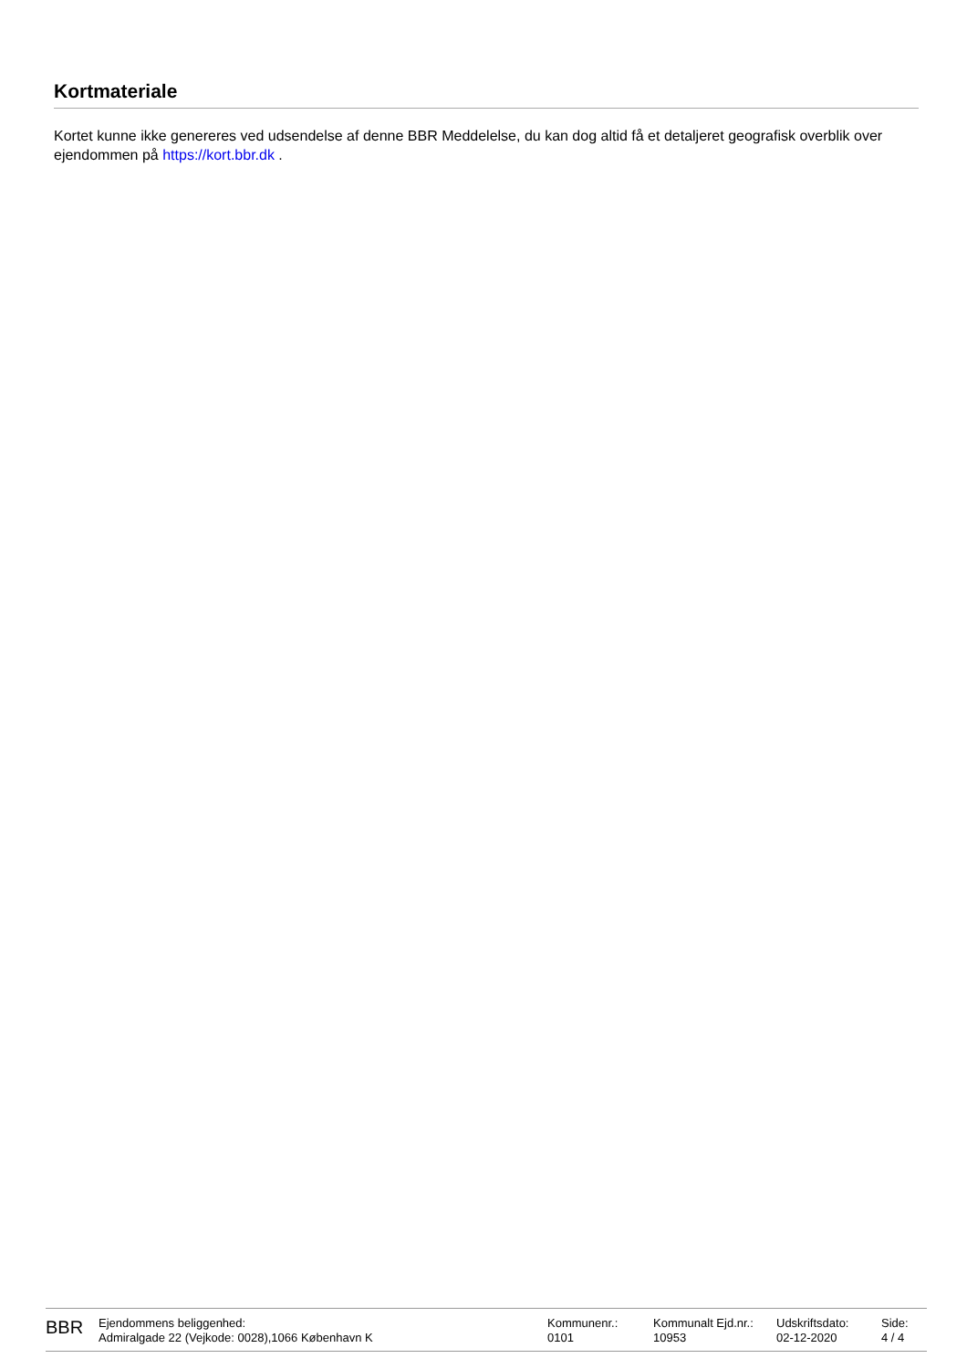Kortmateriale
Kortet kunne ikke genereres ved udsendelse af denne BBR Meddelelse, du kan dog altid få et detaljeret geografisk overblik over ejendommen på https://kort.bbr.dk .
| BBR | Ejendommens beliggenhed: Admiralgade 22 (Vejkode: 0028),1066 København K | Kommunenr.: 0101 | Kommunalt Ejd.nr.: 10953 | Udskriftsdato: 02-12-2020 | Side: 4 / 4 |